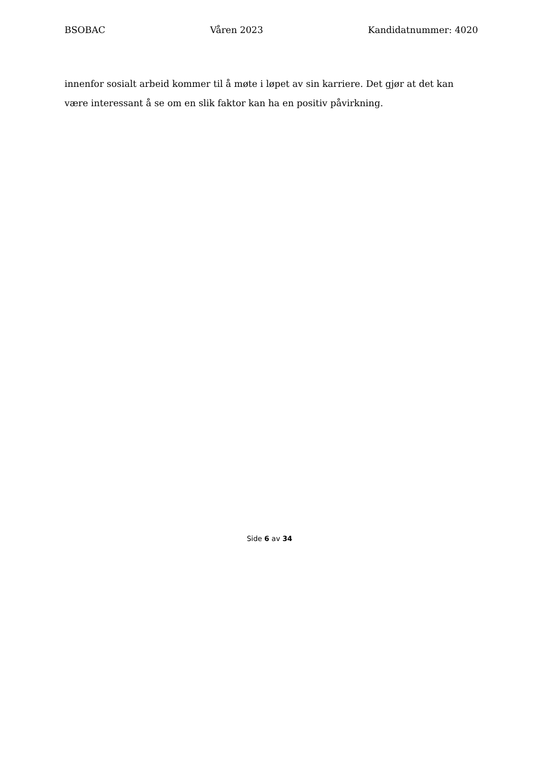BSOBAC Våren 2023 Kandidatnummer: 4020
innenfor sosialt arbeid kommer til å møte i løpet av sin karriere. Det gjør at det kan være interessant å se om en slik faktor kan ha en positiv påvirkning.
Side 6 av 34